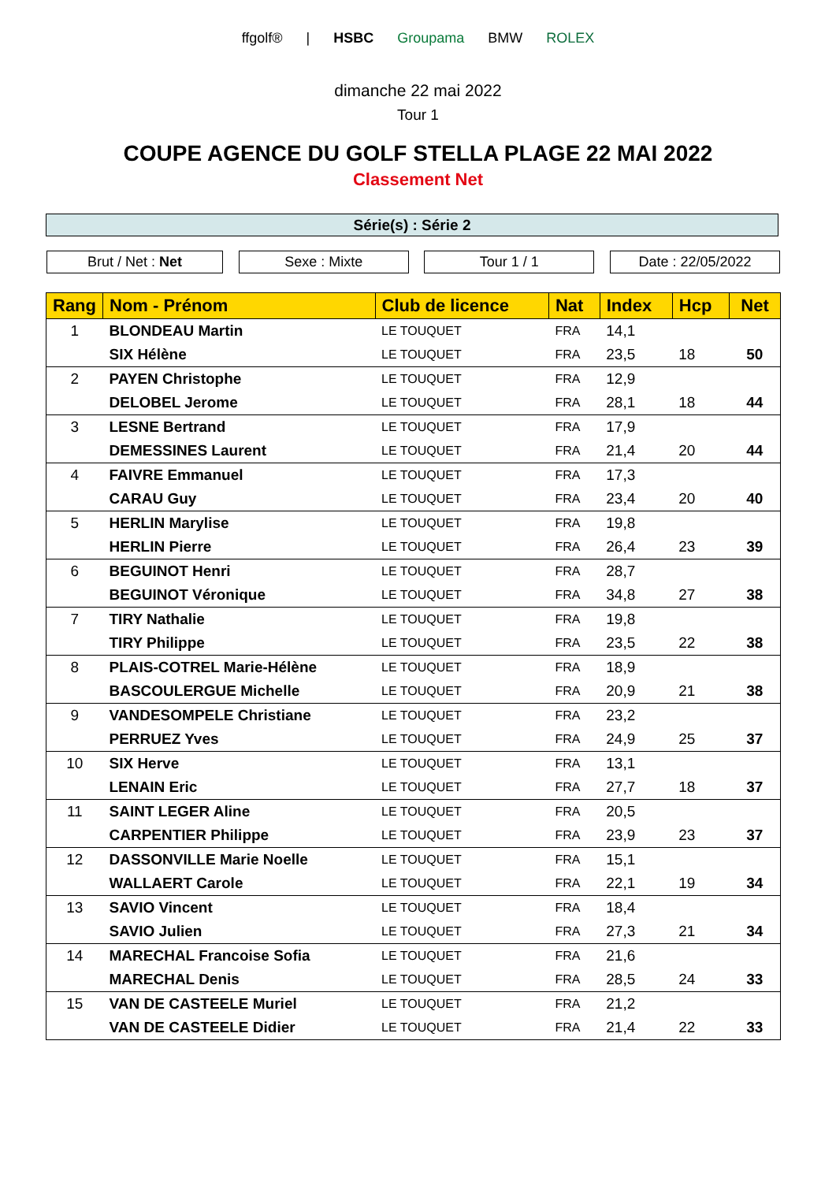ffgolf® | HSBC Groupama BMW ROLEX
dimanche 22 mai 2022
Tour 1
COUPE AGENCE DU GOLF STELLA PLAGE 22 MAI 2022
Classement Net
Série(s) : Série 2
Brut / Net : Net Sexe : Mixte Tour 1 / 1 Date : 22/05/2022
| Rang | Nom - Prénom | Club de licence | Nat | Index | Hcp | Net |
| --- | --- | --- | --- | --- | --- | --- |
| 1 | BLONDEAU Martin | LE TOUQUET | FRA | 14,1 | | |
| | SIX Hélène | LE TOUQUET | FRA | 23,5 | 18 | 50 |
| 2 | PAYEN Christophe | LE TOUQUET | FRA | 12,9 | | |
| | DELOBEL Jerome | LE TOUQUET | FRA | 28,1 | 18 | 44 |
| 3 | LESNE Bertrand | LE TOUQUET | FRA | 17,9 | | |
| | DEMESSINES Laurent | LE TOUQUET | FRA | 21,4 | 20 | 44 |
| 4 | FAIVRE Emmanuel | LE TOUQUET | FRA | 17,3 | | |
| | CARAU Guy | LE TOUQUET | FRA | 23,4 | 20 | 40 |
| 5 | HERLIN Marylise | LE TOUQUET | FRA | 19,8 | | |
| | HERLIN Pierre | LE TOUQUET | FRA | 26,4 | 23 | 39 |
| 6 | BEGUINOT Henri | LE TOUQUET | FRA | 28,7 | | |
| | BEGUINOT Véronique | LE TOUQUET | FRA | 34,8 | 27 | 38 |
| 7 | TIRY Nathalie | LE TOUQUET | FRA | 19,8 | | |
| | TIRY Philippe | LE TOUQUET | FRA | 23,5 | 22 | 38 |
| 8 | PLAIS-COTREL Marie-Hélène | LE TOUQUET | FRA | 18,9 | | |
| | BASCOULERGUE Michelle | LE TOUQUET | FRA | 20,9 | 21 | 38 |
| 9 | VANDESOMPELE Christiane | LE TOUQUET | FRA | 23,2 | | |
| | PERRUEZ Yves | LE TOUQUET | FRA | 24,9 | 25 | 37 |
| 10 | SIX Herve | LE TOUQUET | FRA | 13,1 | | |
| | LENAIN Eric | LE TOUQUET | FRA | 27,7 | 18 | 37 |
| 11 | SAINT LEGER Aline | LE TOUQUET | FRA | 20,5 | | |
| | CARPENTIER Philippe | LE TOUQUET | FRA | 23,9 | 23 | 37 |
| 12 | DASSONVILLE Marie Noelle | LE TOUQUET | FRA | 15,1 | | |
| | WALLAERT Carole | LE TOUQUET | FRA | 22,1 | 19 | 34 |
| 13 | SAVIO Vincent | LE TOUQUET | FRA | 18,4 | | |
| | SAVIO Julien | LE TOUQUET | FRA | 27,3 | 21 | 34 |
| 14 | MARECHAL Francoise Sofia | LE TOUQUET | FRA | 21,6 | | |
| | MARECHAL Denis | LE TOUQUET | FRA | 28,5 | 24 | 33 |
| 15 | VAN DE CASTEELE Muriel | LE TOUQUET | FRA | 21,2 | | |
| | VAN DE CASTEELE Didier | LE TOUQUET | FRA | 21,4 | 22 | 33 |